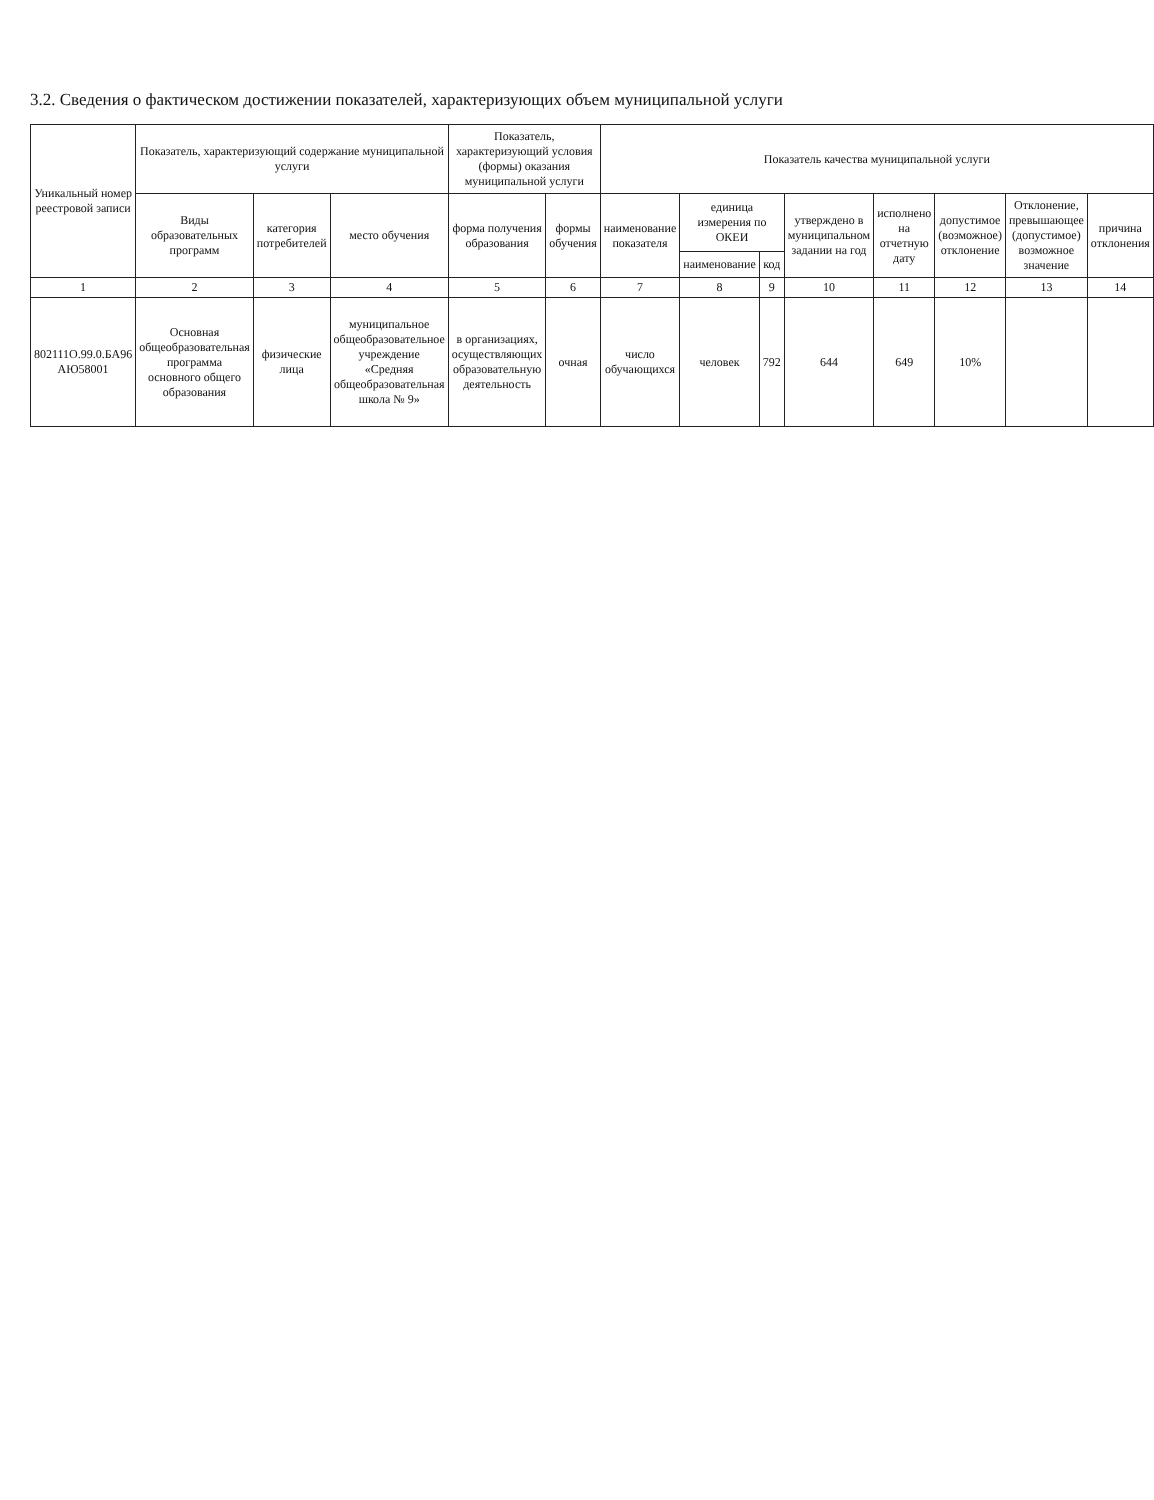3.2. Сведения о фактическом достижении показателей, характеризующих объем муниципальной услуги
| Уникальный номер реестровой записи | Показатель, характеризующий содержание муниципальной услуги | | | Показатель, характеризующий условия (формы) оказания муниципальной услуги | | Показатель качества муниципальной услуги | | | | | | | |
| --- | --- | --- | --- | --- | --- | --- | --- | --- | --- | --- | --- | --- | --- |
| | Виды образовательных программ | категория потребителей | место обучения | форма получения образования | формы обучения | наименование показателя | единица измерения по ОКЕИ | | утверждено в муниципальном задании на год | исполнено на отчетную дату | допустимое (возможное) отклонение | Отклонение, превышающее (допустимое) возможное значение | причина отклонения |
| | | | | | | | наименование | код | | | | | |
| 1 | 2 | 3 | 4 | 5 | 6 | 7 | 8 | 9 | 10 | 11 | 12 | 13 | 14 |
| 802111О.99.0.БА96 АЮ58001 | Основная общеобразовательная программа основного общего образования | физические лица | муниципальное общеобразовательное учреждение «Средняя общеобразовательная школа № 9» | в организациях, осуществляющих образовательную деятельность | очная | число обучающихся | человек | 792 | 644 | 649 | 10% | | |